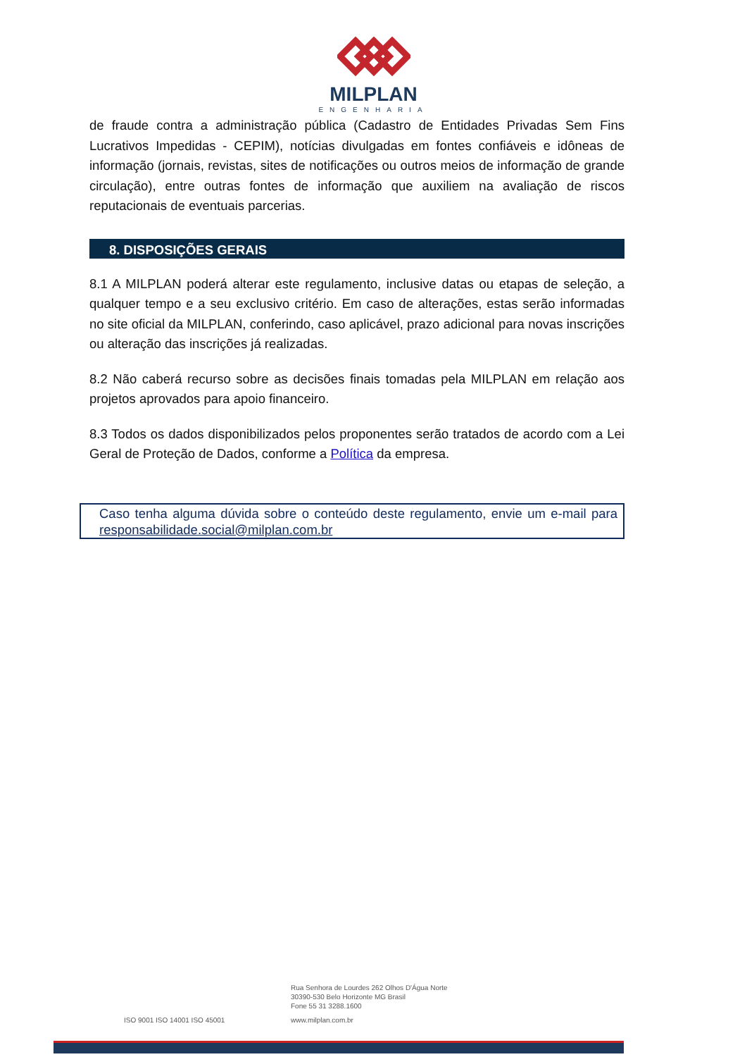MILPLAN
ENGENHARIA
de fraude contra a administração pública (Cadastro de Entidades Privadas Sem Fins Lucrativos Impedidas - CEPIM), notícias divulgadas em fontes confiáveis e idôneas de informação (jornais, revistas, sites de notificações ou outros meios de informação de grande circulação), entre outras fontes de informação que auxiliem na avaliação de riscos reputacionais de eventuais parcerias.
8. DISPOSIÇÕES GERAIS
8.1 A MILPLAN poderá alterar este regulamento, inclusive datas ou etapas de seleção, a qualquer tempo e a seu exclusivo critério. Em caso de alterações, estas serão informadas no site oficial da MILPLAN, conferindo, caso aplicável, prazo adicional para novas inscrições ou alteração das inscrições já realizadas.
8.2 Não caberá recurso sobre as decisões finais tomadas pela MILPLAN em relação aos projetos aprovados para apoio financeiro.
8.3 Todos os dados disponibilizados pelos proponentes serão tratados de acordo com a Lei Geral de Proteção de Dados, conforme a Política da empresa.
Caso tenha alguma dúvida sobre o conteúdo deste regulamento, envie um e-mail para responsabilidade.social@milplan.com.br
Rua Senhora de Lourdes 262 Olhos D'Água Norte
30390-530 Belo Horizonte MG Brasil
Fone 55 31 3288.1600
ISO 9001 ISO 14001 ISO 45001 www.milplan.com.br